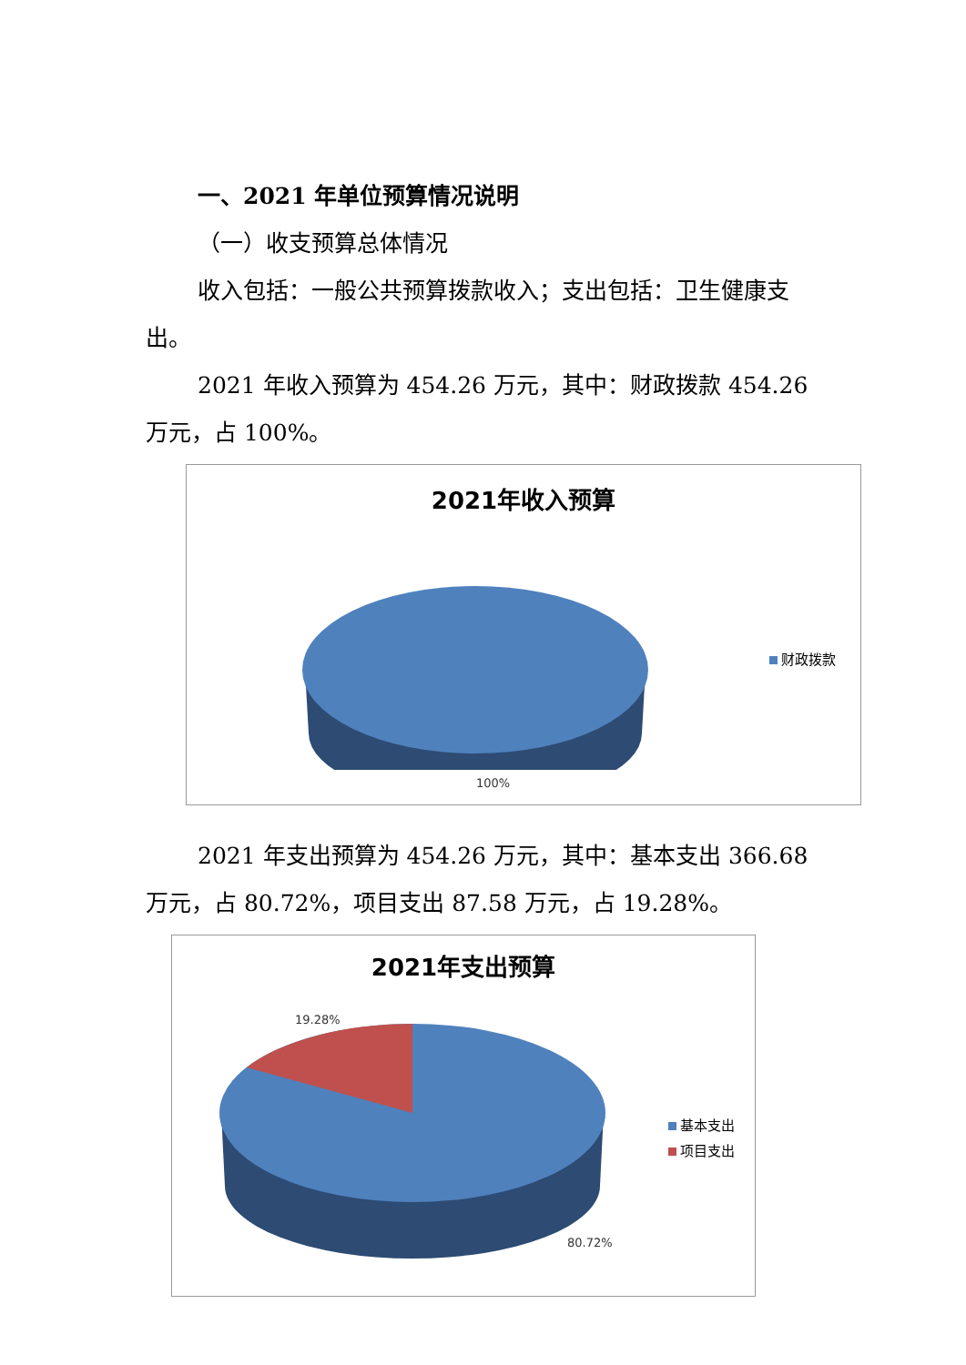一、2021 年单位预算情况说明
（一）收支预算总体情况
收入包括：一般公共预算拨款收入；支出包括：卫生健康支出。
2021 年收入预算为 454.26 万元，其中：财政拨款 454.26 万元，占 100%。
2021年收入预算
财政拨款
100%
2021 年支出预算为 454.26 万元，其中：基本支出 366.68 万元，占 80.72%，项目支出 87.58 万元，占 19.28%。
2021年支出预算
19.28%
基本支出
项目支出
80.72%